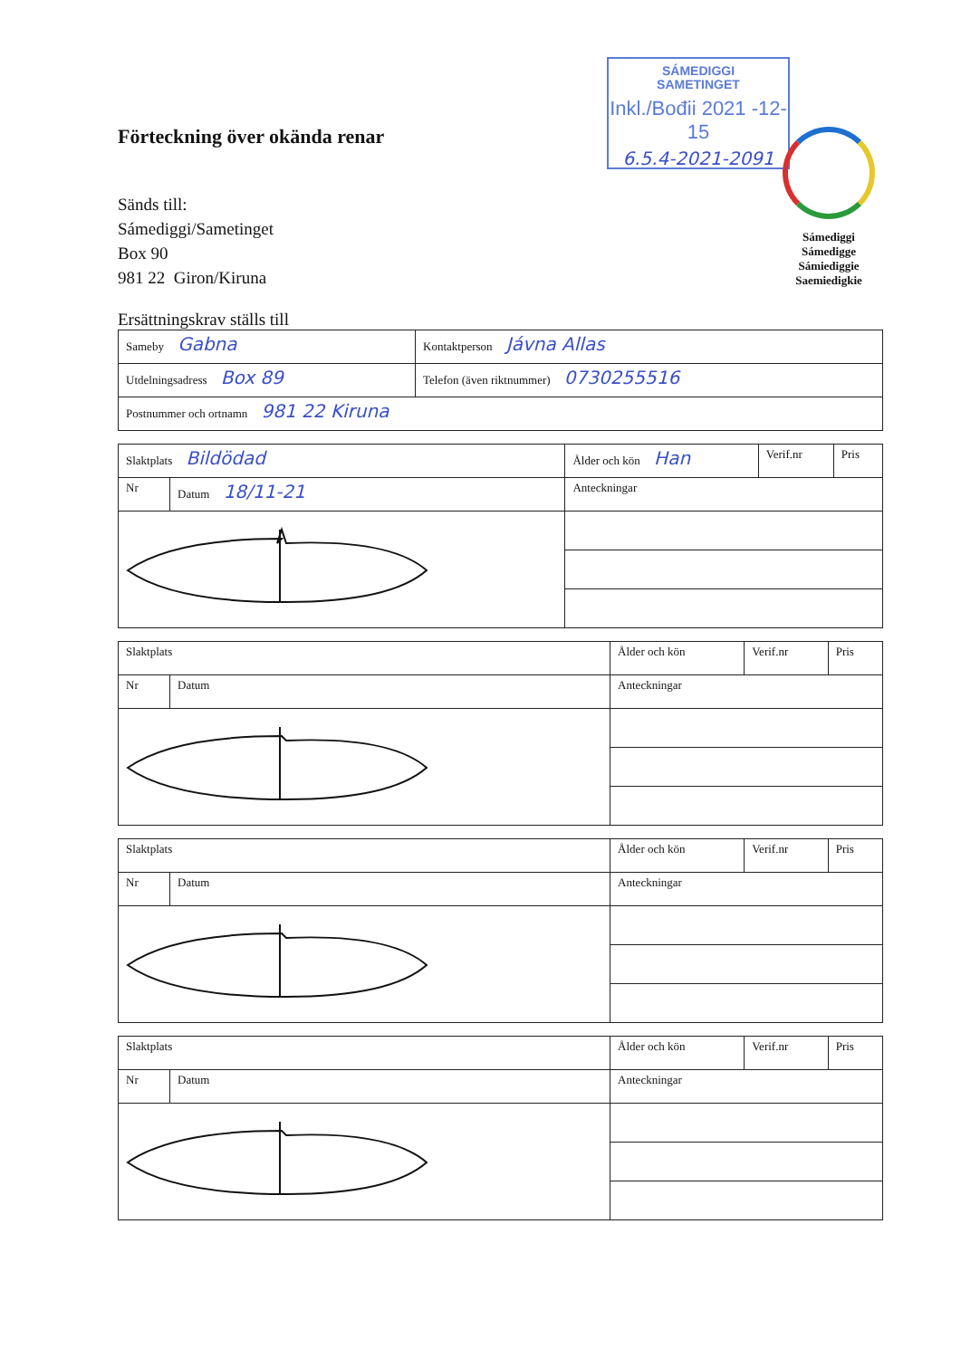SÁMEDIGGI
SAMETINGET
Inkl./Bođii 2021 -12- 15
6.5.4-2021-2091
Sámediggi
Sámedigge
Sámiediggie
Saemiedigkie
Förteckning över okända renar
Sänds till:
Sámediggi/Sametinget
Box 90
981 22 Giron/Kiruna
Ersättningskrav ställs till
| Sameby Gabna | Kontaktperson Jávna Allas | |
| Utdelningsadress Box 89 | | Telefon (även riktnummer) 0730255516 |
| Postnummer och ortnamn 981 22 Kiruna | | |
| Slaktplats Bildödad | | Ålder och kön Han | Verif.nr | Pris |
| Nr | Datum 18/11-21 | Anteckningar | | |
| Slaktplats | | Ålder och kön | Verif.nr | Pris |
| Nr | Datum | Anteckningar | | |
| Slaktplats | | Ålder och kön | Verif.nr | Pris |
| Nr | Datum | Anteckningar | | |
| Slaktplats | | Ålder och kön | Verif.nr | Pris |
| Nr | Datum | Anteckningar | | |